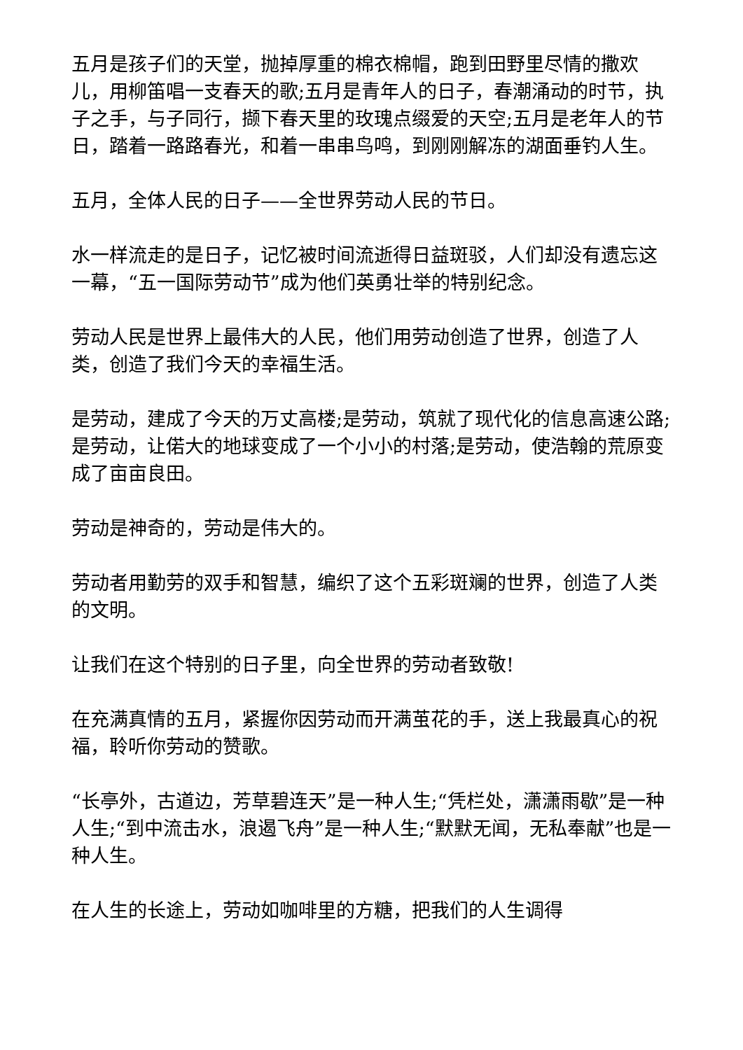五月是孩子们的天堂，抛掉厚重的棉衣棉帽，跑到田野里尽情的撒欢儿，用柳笛唱一支春天的歌;五月是青年人的日子，春潮涌动的时节，执子之手，与子同行，撷下春天里的玫瑰点缀爱的天空;五月是老年人的节日，踏着一路路春光，和着一串串鸟鸣，到刚刚解冻的湖面垂钓人生。
五月，全体人民的日子——全世界劳动人民的节日。
水一样流走的是日子，记忆被时间流逝得日益斑驳，人们却没有遗忘这一幕，“五一国际劳动节”成为他们英勇壮举的特别纪念。
劳动人民是世界上最伟大的人民，他们用劳动创造了世界，创造了人类，创造了我们今天的幸福生活。
是劳动，建成了今天的万丈高楼;是劳动，筑就了现代化的信息高速公路;是劳动，让偌大的地球变成了一个小小的村落;是劳动，使浩翰的荒原变成了亩亩良田。
劳动是神奇的，劳动是伟大的。
劳动者用勤劳的双手和智慧，编织了这个五彩斑斓的世界，创造了人类的文明。
让我们在这个特别的日子里，向全世界的劳动者致敬!
在充满真情的五月，紧握你因劳动而开满茧花的手，送上我最真心的祝福，聆听你劳动的赞歌。
“长亭外，古道边，芳草碧连天”是一种人生;“凭栏处，潇潇雨歇”是一种人生;“到中流击水，浪遏飞舟”是一种人生;“默默无闻，无私奉献”也是一种人生。
在人生的长途上，劳动如咖啡里的方糖，把我们的人生调得